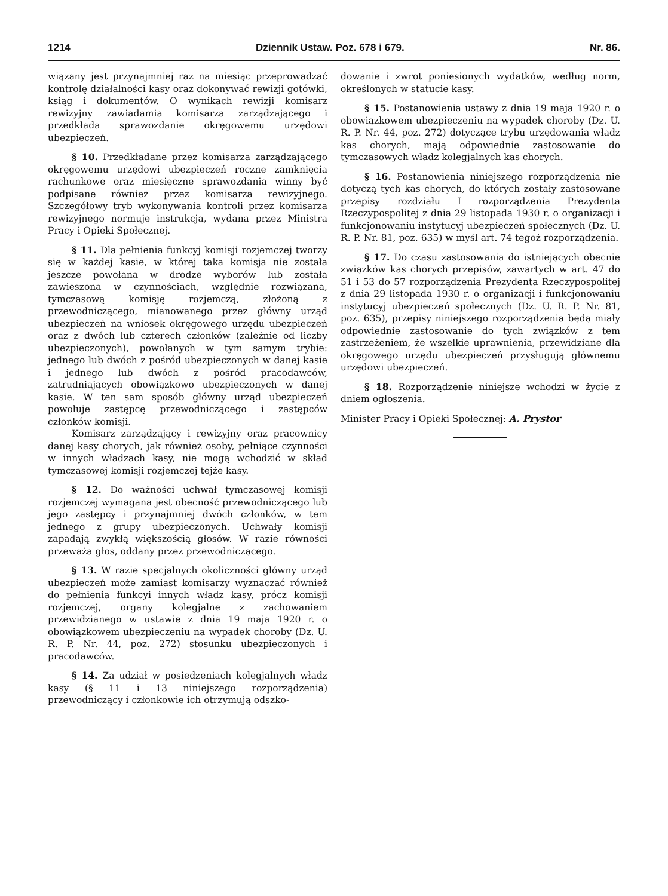1214 Dziennik Ustaw. Poz. 678 i 679. Nr. 86.
wiązany jest przynajmniej raz na miesiąc przeprowadzać kontrolę działalności kasy oraz dokonywać rewizji gotówki, ksiąg i dokumentów. O wynikach rewizji komisarz rewizyjny zawiadamia komisarza zarządzającego i przedkłada sprawozdanie okręgowemu urzędowi ubezpieczeń.
§ 10. Przedkładane przez komisarza zarządzającego okręgowemu urzędowi ubezpieczeń roczne zamknięcia rachunkowe oraz miesięczne sprawozdania winny być podpisane również przez komisarza rewizyjnego. Szczegółowy tryb wykonywania kontroli przez komisarza rewizyjnego normuje instrukcja, wydana przez Ministra Pracy i Opieki Społecznej.
§ 11. Dla pełnienia funkcyj komisji rozjemczej tworzy się w każdej kasie, w której taka komisja nie została jeszcze powołana w drodze wyborów lub została zawieszona w czynnościach, względnie rozwiązana, tymczasową komisję rozjemczą, złożoną z przewodniczącego, mianowanego przez główny urząd ubezpieczeń na wniosek okręgowego urzędu ubezpieczeń oraz z dwóch lub czterech członków (zależnie od liczby ubezpieczonych), powołanych w tym samym trybie: jednego lub dwóch z pośród ubezpieczonych w danej kasie i jednego lub dwóch z pośród pracodawców, zatrudniających obowiązkowo ubezpieczonych w danej kasie. W ten sam sposób główny urząd ubezpieczeń powołuje zastępcę przewodniczącego i zastępców członków komisji.
Komisarz zarządzający i rewizyjny oraz pracownicy danej kasy chorych, jak również osoby, pełniące czynności w innych władzach kasy, nie mogą wchodzić w skład tymczasowej komisji rozjemczej tejże kasy.
§ 12. Do ważności uchwał tymczasowej komisji rozjemczej wymagana jest obecność przewodniczącego lub jego zastępcy i przynajmniej dwóch członków, w tem jednego z grupy ubezpieczonych. Uchwały komisji zapadają zwykłą większością głosów. W razie równości przeważa głos, oddany przez przewodniczącego.
§ 13. W razie specjalnych okoliczności główny urząd ubezpieczeń może zamiast komisarzy wyznaczać również do pełnienia funkcyi innych władz kasy, prócz komisji rozjemczej, organy kolegjalne z zachowaniem przewidzianego w ustawie z dnia 19 maja 1920 r. o obowiązkowem ubezpieczeniu na wypadek choroby (Dz. U. R. P. Nr. 44, poz. 272) stosunku ubezpieczonych i pracodawców.
§ 14. Za udział w posiedzeniach kolegjalnych władz kasy (§ 11 i 13 niniejszego rozporządzenia) przewodniczący i członkowie ich otrzymują odszko-
dowanie i zwrot poniesionych wydatków, według norm, określonych w statucie kasy.
§ 15. Postanowienia ustawy z dnia 19 maja 1920 r. o obowiązkowem ubezpieczeniu na wypadek choroby (Dz. U. R. P. Nr. 44, poz. 272) dotyczące trybu urzędowania władz kas chorych, mają odpowiednie zastosowanie do tymczasowych władz kolegjalnych kas chorych.
§ 16. Postanowienia niniejszego rozporządzenia nie dotyczą tych kas chorych, do których zostały zastosowane przepisy rozdziału I rozporządzenia Prezydenta Rzeczypospolitej z dnia 29 listopada 1930 r. o organizacji i funkcjonowaniu instytucyj ubezpieczeń społecznych (Dz. U. R. P. Nr. 81, poz. 635) w myśl art. 74 tegoż rozporządzenia.
§ 17. Do czasu zastosowania do istniejących obecnie związków kas chorych przepisów, zawartych w art. 47 do 51 i 53 do 57 rozporządzenia Prezydenta Rzeczypospolitej z dnia 29 listopada 1930 r. o organizacji i funkcjonowaniu instytucyj ubezpieczeń społecznych (Dz. U. R. P. Nr. 81, poz. 635), przepisy niniejszego rozporządzenia będą miały odpowiednie zastosowanie do tych związków z tem zastrzeżeniem, że wszelkie uprawnienia, przewidziane dla okręgowego urzędu ubezpieczeń przysługują głównemu urzędowi ubezpieczeń.
§ 18. Rozporządzenie niniejsze wchodzi w życie z dniem ogłoszenia.
Minister Pracy i Opieki Społecznej: A. Prystor